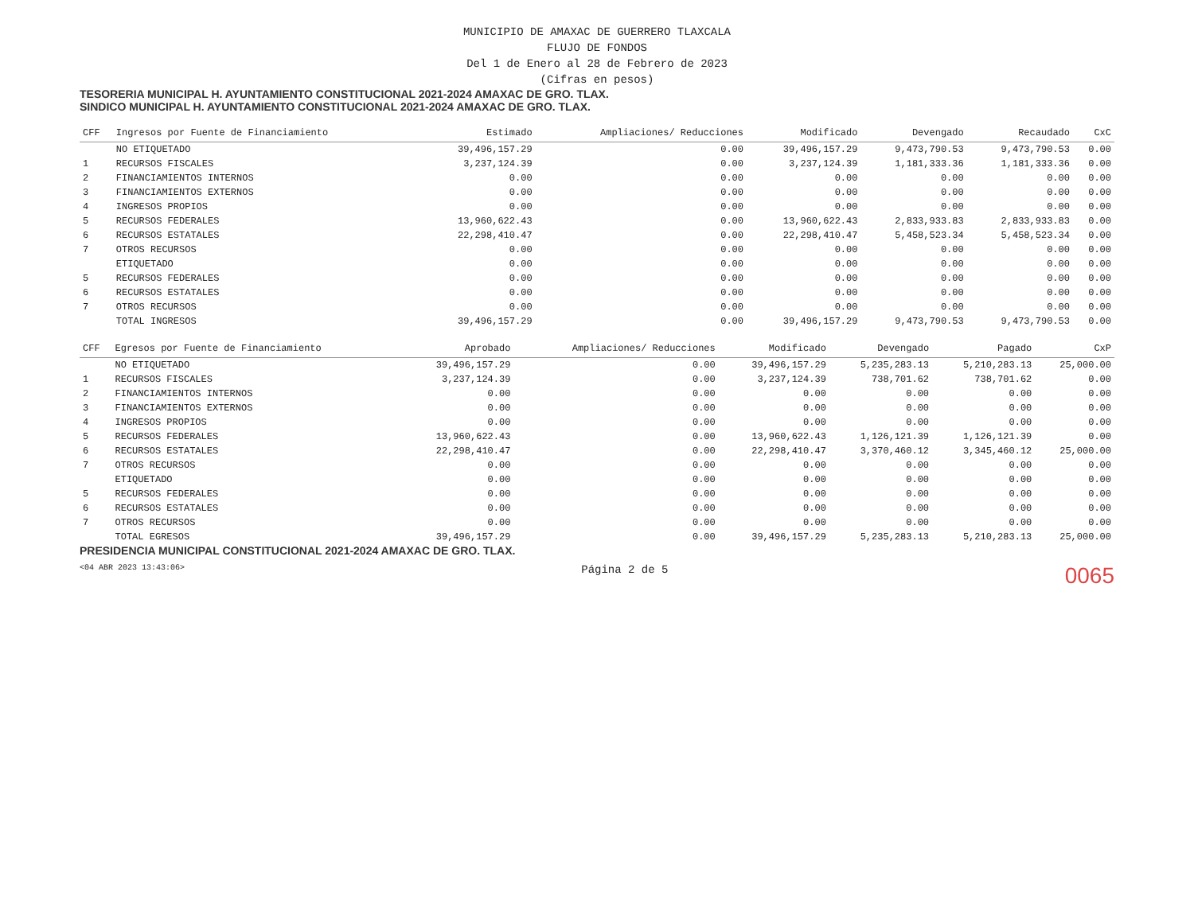MUNICIPIO DE AMAXAC DE GUERRERO TLAXCALA
FLUJO DE FONDOS
Del 1 de Enero al 28 de Febrero de 2023
(Cifras en pesos)
TESORERIA MUNICIPAL H. AYUNTAMIENTO CONSTITUCIONAL 2021-2024 AMAXAC DE GRO. TLAX.
SINDICO MUNICIPAL H. AYUNTAMIENTO CONSTITUCIONAL 2021-2024 AMAXAC DE GRO. TLAX.
| CFF | Ingresos por Fuente de Financiamiento | Estimado | Ampliaciones/ Reducciones | Modificado | Devengado | Recaudado | CxC |
| --- | --- | --- | --- | --- | --- | --- | --- |
| | NO ETIQUETADO | 39,496,157.29 | 0.00 | 39,496,157.29 | 9,473,790.53 | 9,473,790.53 | 0.00 |
| 1 | RECURSOS FISCALES | 3,237,124.39 | 0.00 | 3,237,124.39 | 1,181,333.36 | 1,181,333.36 | 0.00 |
| 2 | FINANCIAMIENTOS INTERNOS | 0.00 | 0.00 | 0.00 | 0.00 | 0.00 | 0.00 |
| 3 | FINANCIAMIENTOS EXTERNOS | 0.00 | 0.00 | 0.00 | 0.00 | 0.00 | 0.00 |
| 4 | INGRESOS PROPIOS | 0.00 | 0.00 | 0.00 | 0.00 | 0.00 | 0.00 |
| 5 | RECURSOS FEDERALES | 13,960,622.43 | 0.00 | 13,960,622.43 | 2,833,933.83 | 2,833,933.83 | 0.00 |
| 6 | RECURSOS ESTATALES | 22,298,410.47 | 0.00 | 22,298,410.47 | 5,458,523.34 | 5,458,523.34 | 0.00 |
| 7 | OTROS RECURSOS | 0.00 | 0.00 | 0.00 | 0.00 | 0.00 | 0.00 |
| | ETIQUETADO | 0.00 | 0.00 | 0.00 | 0.00 | 0.00 | 0.00 |
| 5 | RECURSOS FEDERALES | 0.00 | 0.00 | 0.00 | 0.00 | 0.00 | 0.00 |
| 6 | RECURSOS ESTATALES | 0.00 | 0.00 | 0.00 | 0.00 | 0.00 | 0.00 |
| 7 | OTROS RECURSOS | 0.00 | 0.00 | 0.00 | 0.00 | 0.00 | 0.00 |
| | TOTAL INGRESOS | 39,496,157.29 | 0.00 | 39,496,157.29 | 9,473,790.53 | 9,473,790.53 | 0.00 |
| CFF | Egresos por Fuente de Financiamiento | Aprobado | Ampliaciones/ Reducciones | Modificado | Devengado | Pagado | CxP |
| --- | --- | --- | --- | --- | --- | --- | --- |
| | NO ETIQUETADO | 39,496,157.29 | 0.00 | 39,496,157.29 | 5,235,283.13 | 5,210,283.13 | 25,000.00 |
| 1 | RECURSOS FISCALES | 3,237,124.39 | 0.00 | 3,237,124.39 | 738,701.62 | 738,701.62 | 0.00 |
| 2 | FINANCIAMIENTOS INTERNOS | 0.00 | 0.00 | 0.00 | 0.00 | 0.00 | 0.00 |
| 3 | FINANCIAMIENTOS EXTERNOS | 0.00 | 0.00 | 0.00 | 0.00 | 0.00 | 0.00 |
| 4 | INGRESOS PROPIOS | 0.00 | 0.00 | 0.00 | 0.00 | 0.00 | 0.00 |
| 5 | RECURSOS FEDERALES | 13,960,622.43 | 0.00 | 13,960,622.43 | 1,126,121.39 | 1,126,121.39 | 0.00 |
| 6 | RECURSOS ESTATALES | 22,298,410.47 | 0.00 | 22,298,410.47 | 3,370,460.12 | 3,345,460.12 | 25,000.00 |
| 7 | OTROS RECURSOS | 0.00 | 0.00 | 0.00 | 0.00 | 0.00 | 0.00 |
| | ETIQUETADO | 0.00 | 0.00 | 0.00 | 0.00 | 0.00 | 0.00 |
| 5 | RECURSOS FEDERALES | 0.00 | 0.00 | 0.00 | 0.00 | 0.00 | 0.00 |
| 6 | RECURSOS ESTATALES | 0.00 | 0.00 | 0.00 | 0.00 | 0.00 | 0.00 |
| 7 | OTROS RECURSOS | 0.00 | 0.00 | 0.00 | 0.00 | 0.00 | 0.00 |
| | TOTAL EGRESOS | 39,496,157.29 | 0.00 | 39,496,157.29 | 5,235,283.13 | 5,210,283.13 | 25,000.00 |
PRESIDENCIA MUNICIPAL CONSTITUCIONAL 2021-2024 AMAXAC DE GRO. TLAX.
<04 ABR 2023 13:43:06> Página 2 de 5 0065